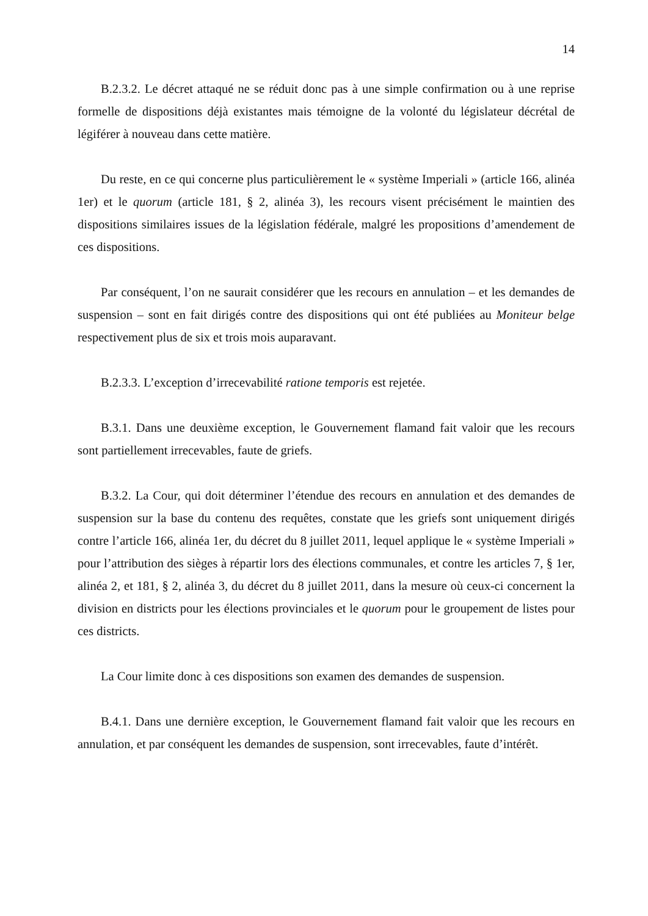14
B.2.3.2. Le décret attaqué ne se réduit donc pas à une simple confirmation ou à une reprise formelle de dispositions déjà existantes mais témoigne de la volonté du législateur décrétal de légiférer à nouveau dans cette matière.
Du reste, en ce qui concerne plus particulièrement le « système Imperiali » (article 166, alinéa 1er) et le quorum (article 181, § 2, alinéa 3), les recours visent précisément le maintien des dispositions similaires issues de la législation fédérale, malgré les propositions d’amendement de ces dispositions.
Par conséquent, l’on ne saurait considérer que les recours en annulation – et les demandes de suspension – sont en fait dirigés contre des dispositions qui ont été publiées au Moniteur belge respectivement plus de six et trois mois auparavant.
B.2.3.3. L’exception d’irrecevabilité ratione temporis est rejetée.
B.3.1. Dans une deuxième exception, le Gouvernement flamand fait valoir que les recours sont partiellement irrecevables, faute de griefs.
B.3.2. La Cour, qui doit déterminer l’étendue des recours en annulation et des demandes de suspension sur la base du contenu des requêtes, constate que les griefs sont uniquement dirigés contre l’article 166, alinéa 1er, du décret du 8 juillet 2011, lequel applique le « système Imperiali » pour l’attribution des sièges à répartir lors des élections communales, et contre les articles 7, § 1er, alinéa 2, et 181, § 2, alinéa 3, du décret du 8 juillet 2011, dans la mesure où ceux-ci concernent la division en districts pour les élections provinciales et le quorum pour le groupement de listes pour ces districts.
La Cour limite donc à ces dispositions son examen des demandes de suspension.
B.4.1. Dans une dernière exception, le Gouvernement flamand fait valoir que les recours en annulation, et par conséquent les demandes de suspension, sont irrecevables, faute d’intérêt.